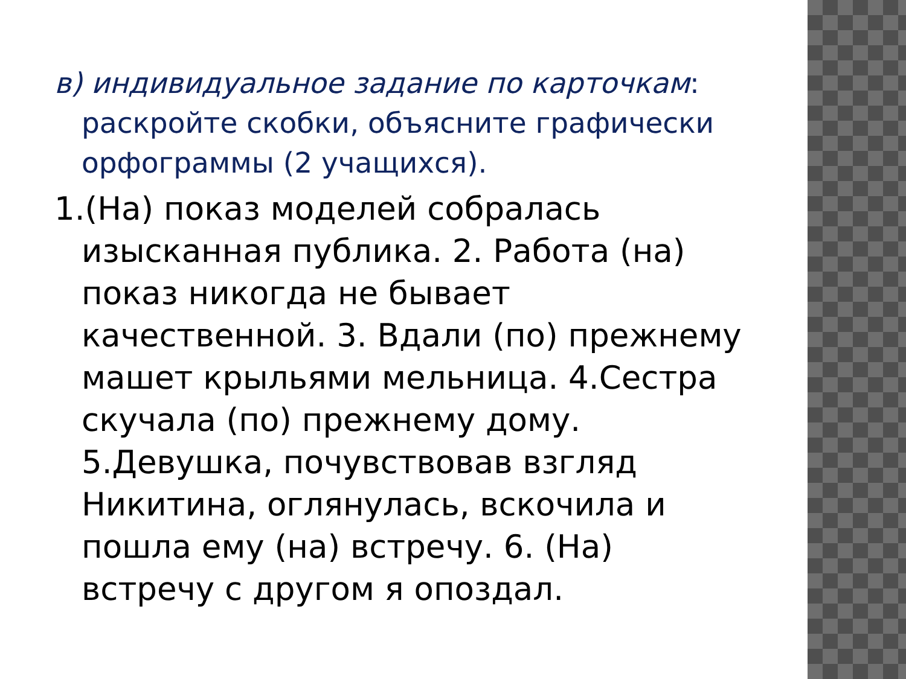в) индивидуальное задание по карточкам: раскройте скобки, объясните графически орфограммы (2 учащихся).
1.(На) показ моделей собралась изысканная публика. 2. Работа (на) показ никогда не бывает качественной. 3. Вдали (по) прежнему машет крыльями мельница. 4.Сестра скучала (по) прежнему дому. 5.Девушка, почувствовав взгляд Никитина, оглянулась, вскочила и пошла ему (на) встречу. 6. (На) встречу с другом я опоздал.